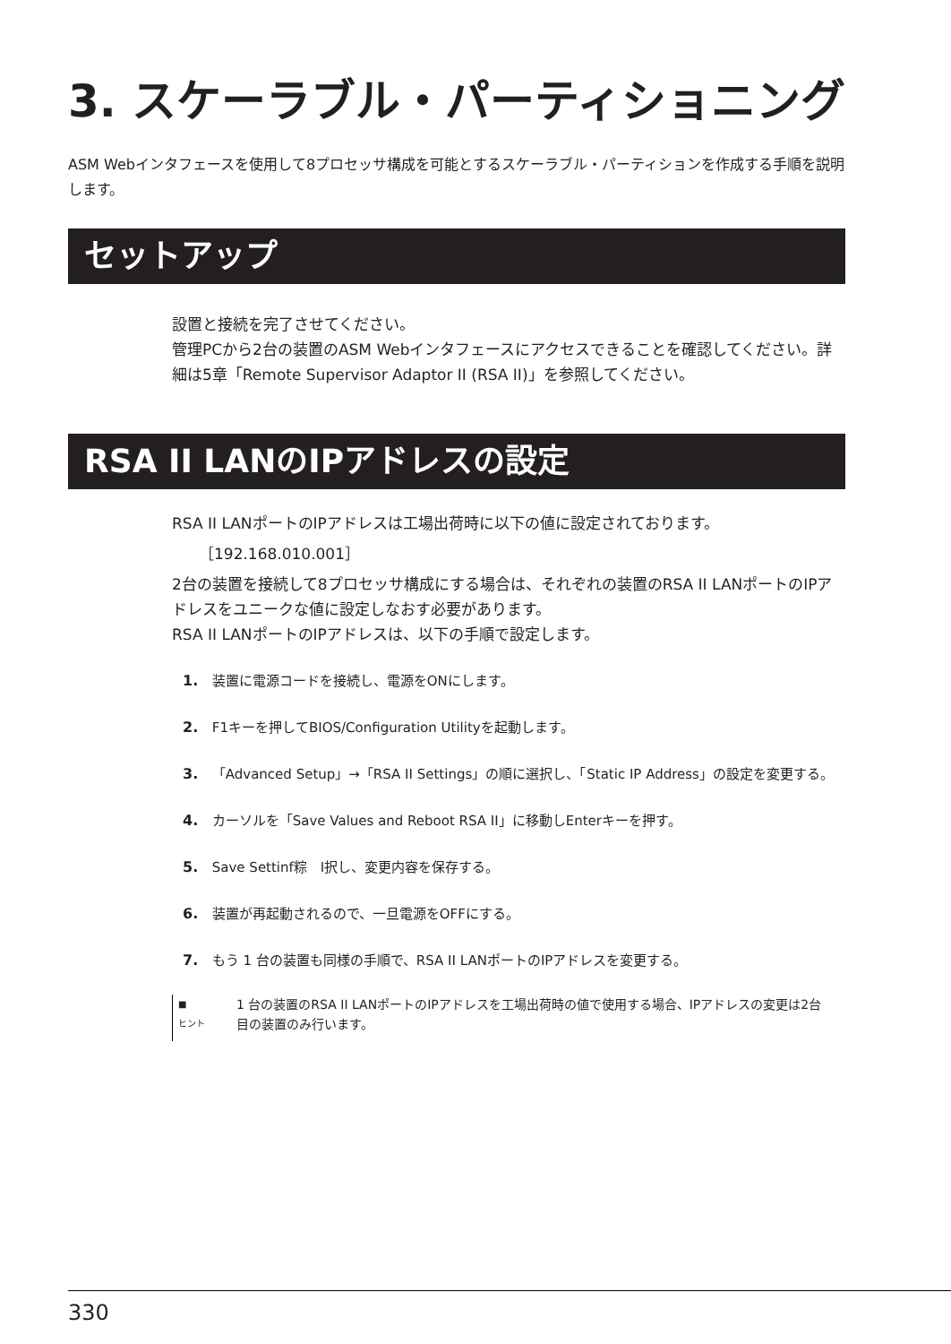3. スケーラブル・パーティショニング
ASM Webインタフェースを使用して8プロセッサ構成を可能とするスケーラブル・パーティションを作成する手順を説明します。
セットアップ
設置と接続を完了させてください。
管理PCから2台の装置のASM Webインタフェースにアクセスできることを確認してください。詳細は5章「Remote Supervisor Adaptor II (RSA II)」を参照してください。
RSA II LANのIPアドレスの設定
RSA II LANポートのIPアドレスは工場出荷時に以下の値に設定されております。
［192.168.010.001］
2台の装置を接続して8プロセッサ構成にする場合は、それぞれの装置のRSA II LANポートのIPアドレスをユニークな値に設定しなおす必要があります。
RSA II LANポートのIPアドレスは、以下の手順で設定します。
1. 装置に電源コードを接続し、電源をONにします。
2. F1キーを押してBIOS/Configuration Utilityを起動します。
3. 「Advanced Setup」→「RSA II Settings」の順に選択し、「Static IP Address」の設定を変更する。
4. カーソルを「Save Values and Reboot RSA II」に移動しEnterキーを押す。
5. Save Settinf粽　I択し、変更内容を保存する。
6. 装置が再起動されるので、一旦電源をOFFにする。
7. もう 1 台の装置も同様の手順で、RSA II LANポートのIPアドレスを変更する。
■
ヒント
1 台の装置のRSA II LANポートのIPアドレスを工場出荷時の値で使用する場合、IPアドレスの変更は2台目の装置のみ行います。
330